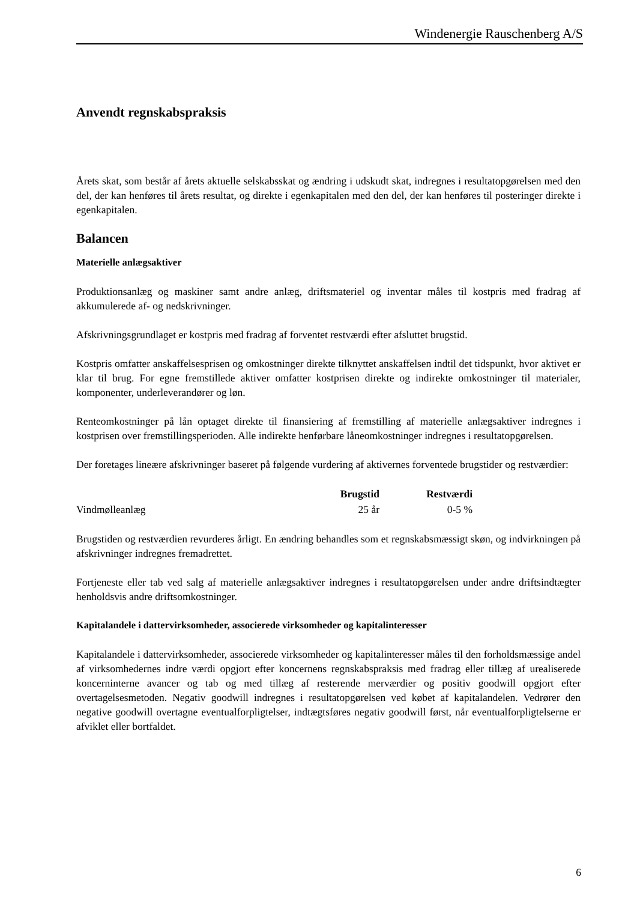Windenergie Rauschenberg A/S
Anvendt regnskabspraksis
Årets skat, som består af årets aktuelle selskabsskat og ændring i udskudt skat, indregnes i resultatopgørelsen med den del, der kan henføres til årets resultat, og direkte i egenkapitalen med den del, der kan henføres til posteringer direkte i egenkapitalen.
Balancen
Materielle anlægsaktiver
Produktionsanlæg og maskiner samt andre anlæg, driftsmateriel og inventar måles til kostpris med fradrag af akkumulerede af- og nedskrivninger.
Afskrivningsgrundlaget er kostpris med fradrag af forventet restværdi efter afsluttet brugstid.
Kostpris omfatter anskaffelsesprisen og omkostninger direkte tilknyttet anskaffelsen indtil det tidspunkt, hvor aktivet er klar til brug. For egne fremstillede aktiver omfatter kostprisen direkte og indirekte omkostninger til materialer, komponenter, underleverandører og løn.
Renteomkostninger på lån optaget direkte til finansiering af fremstilling af materielle anlægsaktiver indregnes i kostprisen over fremstillingsperioden. Alle indirekte henførbare låneomkostninger indregnes i resultatopgørelsen.
Der foretages lineære afskrivninger baseret på følgende vurdering af aktivernes forventede brugstider og restværdier:
| | Brugstid | Restværdi |
| --- | --- | --- |
| Vindmølleanlæg | 25 år | 0-5 % |
Brugstiden og restværdien revurderes årligt. En ændring behandles som et regnskabsmæssigt skøn, og indvirkningen på afskrivninger indregnes fremadrettet.
Fortjeneste eller tab ved salg af materielle anlægsaktiver indregnes i resultatopgørelsen under andre driftsindtægter henholdsvis andre driftsomkostninger.
Kapitalandele i dattervirksomheder, associerede virksomheder og kapitalinteresser
Kapitalandele i dattervirksomheder, associerede virksomheder og kapitalinteresser måles til den forholdsmæssige andel af virksomhedernes indre værdi opgjort efter koncernens regnskabspraksis med fradrag eller tillæg af urealiserede koncerninterne avancer og tab og med tillæg af resterende merværdier og positiv goodwill opgjort efter overtagelsesmetoden. Negativ goodwill indregnes i resultatopgørelsen ved købet af kapitalandelen. Vedrører den negative goodwill overtagne eventualforpligtelser, indtægtsføres negativ goodwill først, når eventualforpligtelserne er afviklet eller bortfaldet.
6